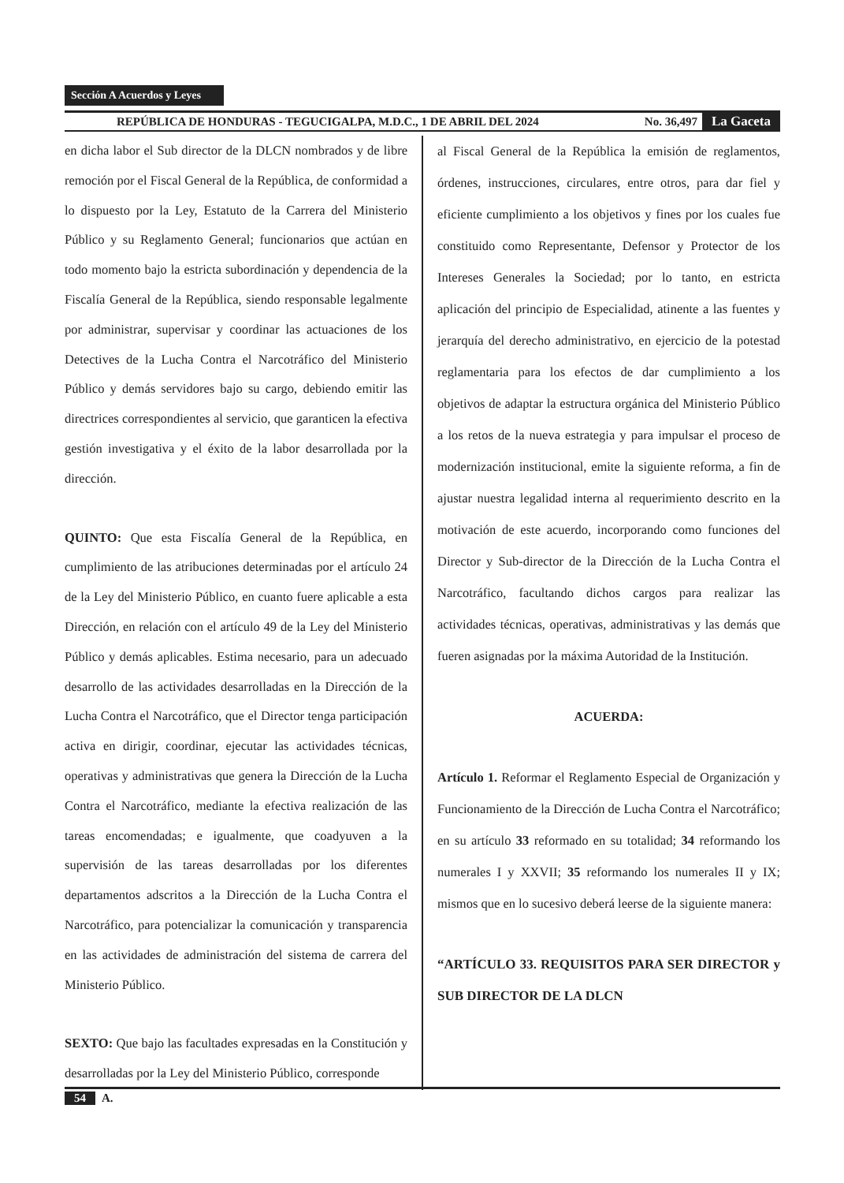Sección A Acuerdos y Leyes
REPÚBLICA DE HONDURAS - TEGUCIGALPA, M.D.C., 1 DE ABRIL DEL 2024 No. 36,497 La Gaceta
en dicha labor el Sub director de la DLCN nombrados y de libre remoción por el Fiscal General de la República, de conformidad a lo dispuesto por la Ley, Estatuto de la Carrera del Ministerio Público y su Reglamento General; funcionarios que actúan en todo momento bajo la estricta subordinación y dependencia de la Fiscalía General de la República, siendo responsable legalmente por administrar, supervisar y coordinar las actuaciones de los Detectives de la Lucha Contra el Narcotráfico del Ministerio Público y demás servidores bajo su cargo, debiendo emitir las directrices correspondientes al servicio, que garanticen la efectiva gestión investigativa y el éxito de la labor desarrollada por la dirección.
QUINTO: Que esta Fiscalía General de la República, en cumplimiento de las atribuciones determinadas por el artículo 24 de la Ley del Ministerio Público, en cuanto fuere aplicable a esta Dirección, en relación con el artículo 49 de la Ley del Ministerio Público y demás aplicables. Estima necesario, para un adecuado desarrollo de las actividades desarrolladas en la Dirección de la Lucha Contra el Narcotráfico, que el Director tenga participación activa en dirigir, coordinar, ejecutar las actividades técnicas, operativas y administrativas que genera la Dirección de la Lucha Contra el Narcotráfico, mediante la efectiva realización de las tareas encomendadas; e igualmente, que coadyuven a la supervisión de las tareas desarrolladas por los diferentes departamentos adscritos a la Dirección de la Lucha Contra el Narcotráfico, para potencializar la comunicación y transparencia en las actividades de administración del sistema de carrera del Ministerio Público.
SEXTO: Que bajo las facultades expresadas en la Constitución y desarrolladas por la Ley del Ministerio Público, corresponde
al Fiscal General de la República la emisión de reglamentos, órdenes, instrucciones, circulares, entre otros, para dar fiel y eficiente cumplimiento a los objetivos y fines por los cuales fue constituido como Representante, Defensor y Protector de los Intereses Generales la Sociedad; por lo tanto, en estricta aplicación del principio de Especialidad, atinente a las fuentes y jerarquía del derecho administrativo, en ejercicio de la potestad reglamentaria para los efectos de dar cumplimiento a los objetivos de adaptar la estructura orgánica del Ministerio Público a los retos de la nueva estrategia y para impulsar el proceso de modernización institucional, emite la siguiente reforma, a fin de ajustar nuestra legalidad interna al requerimiento descrito en la motivación de este acuerdo, incorporando como funciones del Director y Sub-director de la Dirección de la Lucha Contra el Narcotráfico, facultando dichos cargos para realizar las actividades técnicas, operativas, administrativas y las demás que fueren asignadas por la máxima Autoridad de la Institución.
ACUERDA:
Artículo 1. Reformar el Reglamento Especial de Organización y Funcionamiento de la Dirección de Lucha Contra el Narcotráfico; en su artículo 33 reformado en su totalidad; 34 reformando los numerales I y XXVII; 35 reformando los numerales II y IX; mismos que en lo sucesivo deberá leerse de la siguiente manera:
“ARTÍCULO 33. REQUISITOS PARA SER DIRECTOR y SUB DIRECTOR DE LA DLCN
54 A.